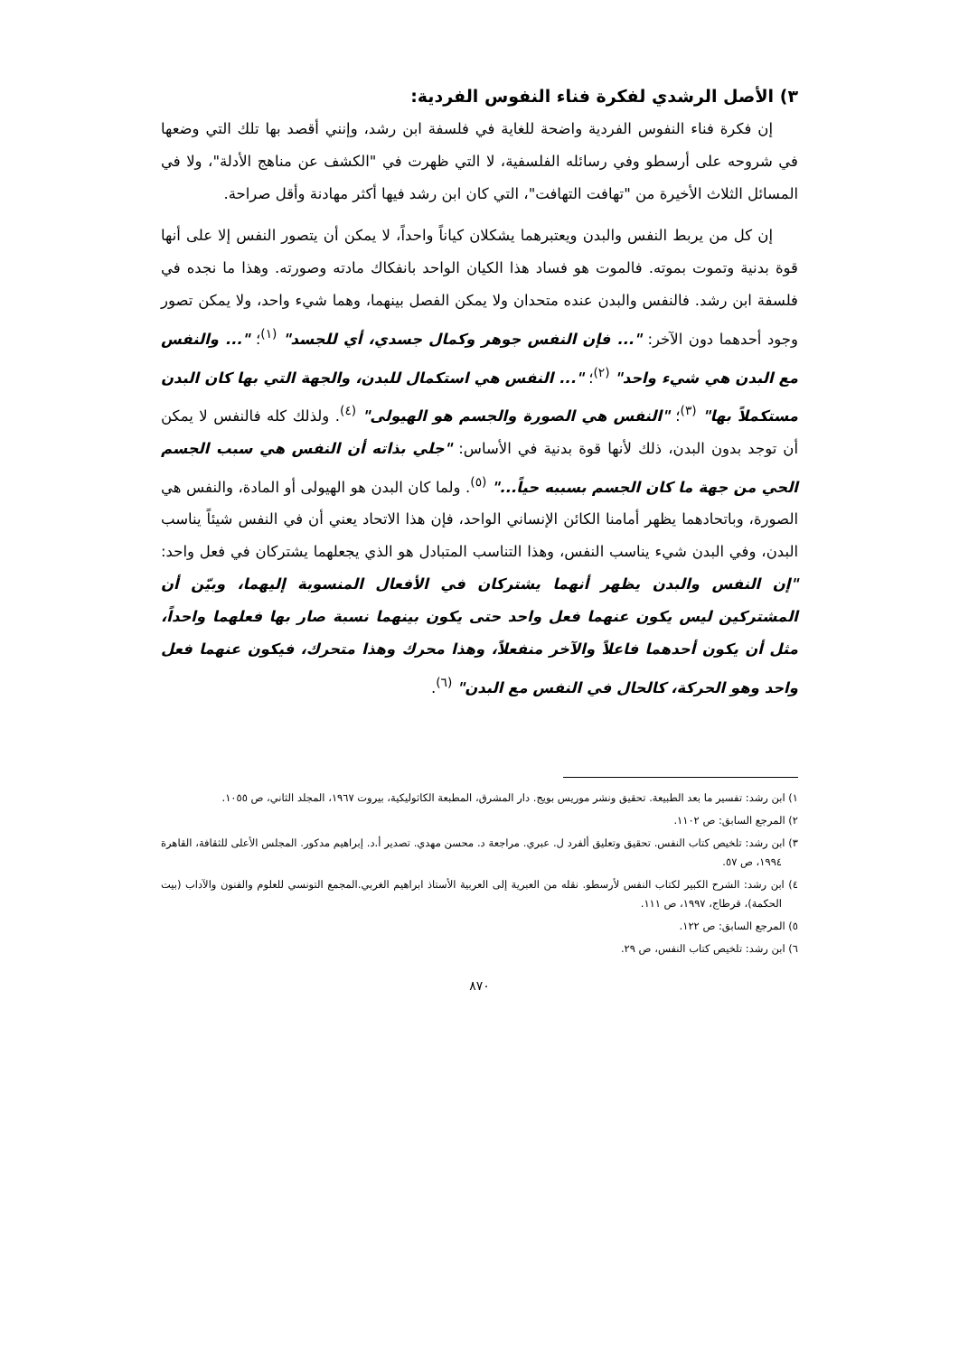٣) الأصل الرشدي لفكرة فناء النفوس الفردية:
إن فكرة فناء النفوس الفردية واضحة للغاية في فلسفة ابن رشد، وإنني أقصد بها تلك التي وضعها في شروحه على أرسطو وفي رسائله الفلسفية، لا التي ظهرت في "الكشف عن مناهج الأدلة"، ولا في المسائل الثلاث الأخيرة من "تهافت التهافت"، التي كان ابن رشد فيها أكثر مهادنة وأقل صراحة.
إن كل من يربط النفس والبدن ويعتبرهما يشكلان كياناً واحداً، لا يمكن أن يتصور النفس إلا على أنها قوة بدنية وتموت بموته. فالموت هو فساد هذا الكيان الواحد بانفكاك مادته وصورته. وهذا ما نجده في فلسفة ابن رشد. فالنفس والبدن عنده متحدان ولا يمكن الفصل بينهما، وهما شيء واحد، ولا يمكن تصور وجود أحدهما دون الآخر: "... فإن النفس جوهر وكمال جسدي، أي للجسد" <sup>(١)</sup>؛ "... والنفس مع البدن هي شيء واحد" <sup>(٢)</sup>؛ "... النفس هي استكمال للبدن، والجهة التي بها كان البدن مستكملاً بها" <sup>(٣)</sup>؛ "النفس هي الصورة والجسم هو الهيولى" <sup>(٤)</sup>. ولذلك كله فالنفس لا يمكن أن توجد بدون البدن، ذلك لأنها قوة بدنية في الأساس: "جلي بذاته أن النفس هي سبب الجسم الحي من جهة ما كان الجسم بسببه حياً..." <sup>(٥)</sup>. ولما كان البدن هو الهيولى أو المادة، والنفس هي الصورة، وباتحادهما يظهر أمامنا الكائن الإنساني الواحد، فإن هذا الاتحاد يعني أن في النفس شيئاً يناسب البدن، وفي البدن شيء يناسب النفس، وهذا التناسب المتبادل هو الذي يجعلهما يشتركان في فعل واحد: "إن النفس والبدن يظهر أنهما يشتركان في الأفعال المنسوبة إليهما، وبيّن أن المشتركين ليس يكون عنهما فعل واحد حتى يكون بينهما نسبة صار بها فعلهما واحداً، مثل أن يكون أحدهما فاعلاً والآخر منفعلاً، وهذا محرك وهذا متحرك، فيكون عنهما فعل واحد وهو الحركة، كالحال في النفس مع البدن" <sup>(٦)</sup>.
١) ابن رشد: تفسير ما بعد الطبيعة. تحقيق ونشر موريس بويج. دار المشرق، المطبعة الكاثوليكية، بيروت ١٩٦٧، المجلد الثاني، ص ١٠٥٥.
٢) المرجع السابق: ص ١١٠٢.
٣) ابن رشد: تلخيص كتاب النفس. تحقيق وتعليق ألفرد ل. عبري. مراجعة د. محسن مهدي. تصدير أ.د. إبراهيم مدكور. المجلس الأعلى للثقافة، القاهرة ١٩٩٤، ص ٥٧.
٤) ابن رشد: الشرح الكبير لكتاب النفس لأرسطو. نقله من العبرية إلى العربية الأستاذ ابراهيم الغربي.المجمع التونسي للعلوم والفنون والآداب (بيت الحكمة)، قرطاج، ١٩٩٧، ص ١١١.
٥) المرجع السابق: ص ١٢٢.
٦) ابن رشد: تلخيص كتاب النفس، ص ٢٩.
٨٧٠